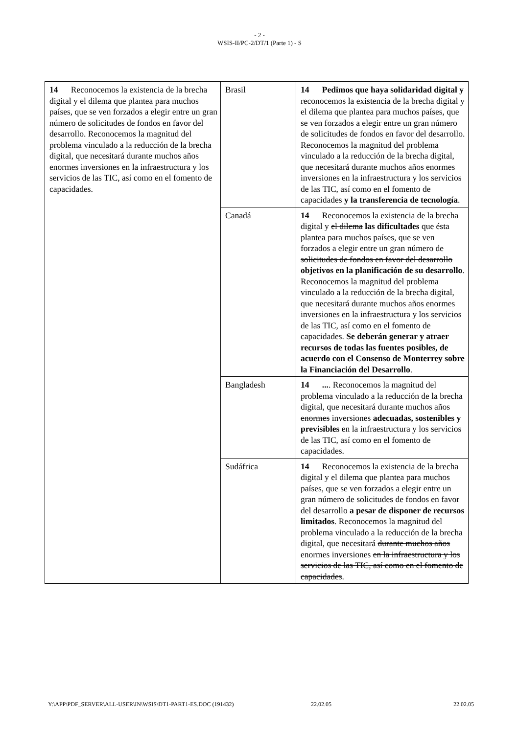- 2 -
WSIS-II/PC-2/DT/1 (Parte 1) - S
| 14 Reconocemos la existencia de la brecha digital y el dilema que plantea para muchos países, que se ven forzados a elegir entre un gran número de solicitudes de fondos en favor del desarrollo. Reconocemos la magnitud del problema vinculado a la reducción de la brecha digital, que necesitará durante muchos años enormes inversiones en la infraestructura y los servicios de las TIC, así como en el fomento de capacidades. | Brasil | 14 Pedimos que haya solidaridad digital y reconocemos la existencia de la brecha digital y el dilema que plantea para muchos países, que se ven forzados a elegir entre un gran número de solicitudes de fondos en favor del desarrollo. Reconocemos la magnitud del problema vinculado a la reducción de la brecha digital, que necesitará durante muchos años enormes inversiones en la infraestructura y los servicios de las TIC, así como en el fomento de capacidades y la transferencia de tecnología . |
| | Canadá | 14 Reconocemos la existencia de la brecha digital y el dilema las dificultades que ésta plantea para muchos países, que se ven forzados a elegir entre un gran número de solicitudes de fondos en favor del desarrollo objetivos en la planificación de su desarrollo . Reconocemos la magnitud del problema vinculado a la reducción de la brecha digital, que necesitará durante muchos años enormes inversiones en la infraestructura y los servicios de las TIC, así como en el fomento de capacidades. Se deberán generar y atraer recursos de todas las fuentes posibles, de acuerdo con el Consenso de Monterrey sobre la Financiación del Desarrollo . |
| | Bangladesh | 14 ... . Reconocemos la magnitud del problema vinculado a la reducción de la brecha digital, que necesitará durante muchos años enormes inversiones adecuadas, sostenibles y previsibles en la infraestructura y los servicios de las TIC, así como en el fomento de capacidades. |
| | Sudáfrica | 14 Reconocemos la existencia de la brecha digital y el dilema que plantea para muchos países, que se ven forzados a elegir entre un gran número de solicitudes de fondos en favor del desarrollo a pesar de disponer de recursos limitados . Reconocemos la magnitud del problema vinculado a la reducción de la brecha digital, que necesitará durante muchos años enormes inversiones en la infraestructura y los servicios de las TIC, así como en el fomento de capacidades . |
Y:\APP\PDF_SERVER\ALL-USER\IN\WSIS\DT1-PART1-ES.DOC (191432) 22.02.05 22.02.05